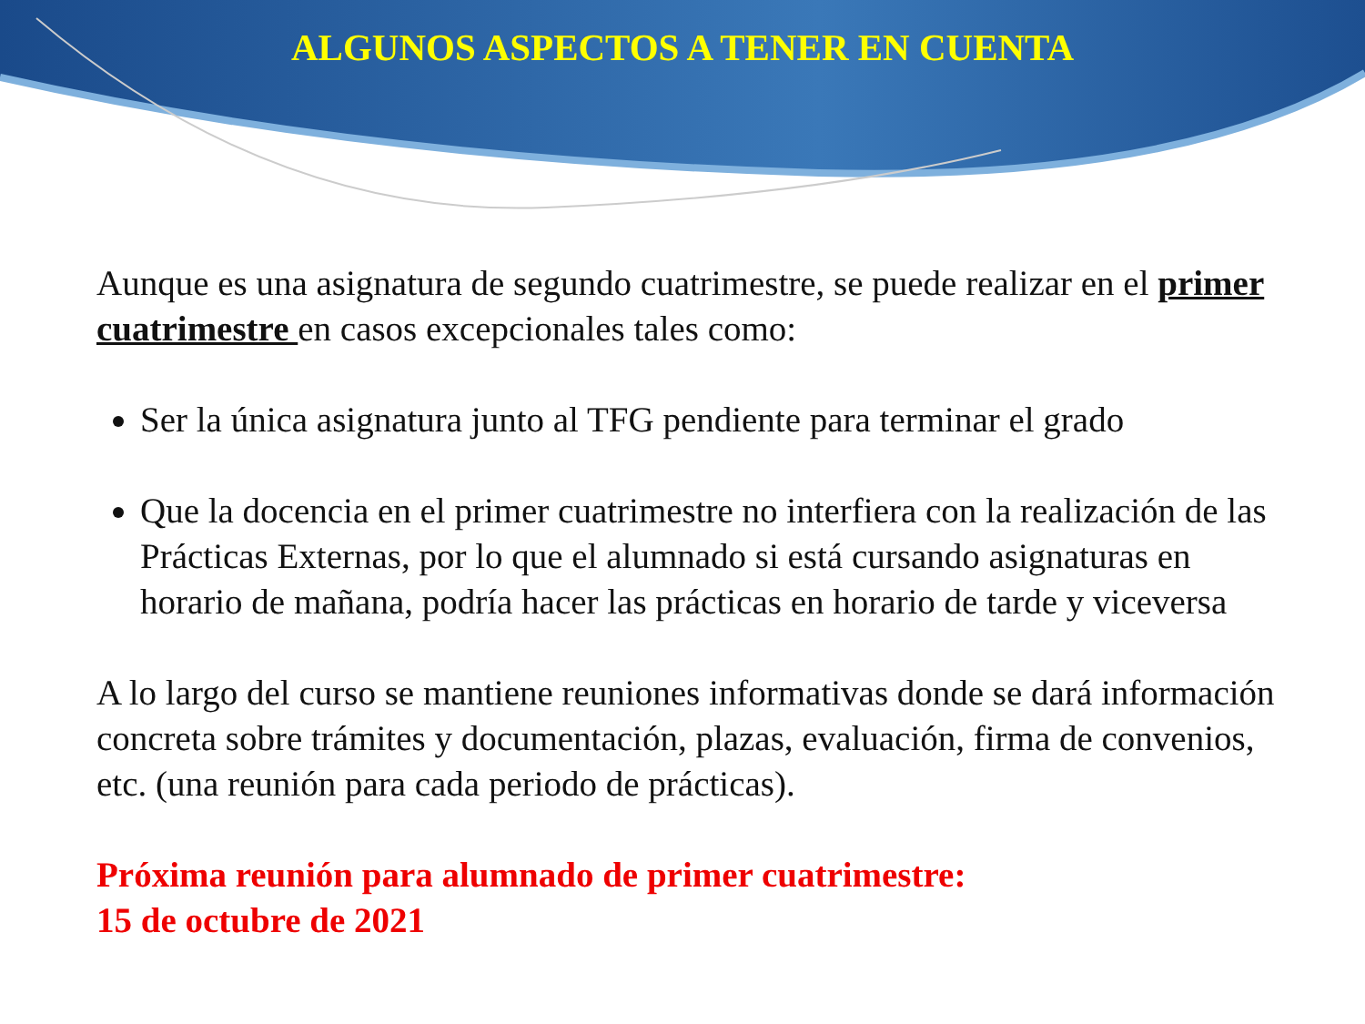ALGUNOS ASPECTOS A TENER EN CUENTA
Aunque es una asignatura de segundo cuatrimestre, se puede realizar en el primer cuatrimestre en casos excepcionales tales como:
Ser la única asignatura junto al TFG pendiente para terminar el grado
Que la docencia en el primer cuatrimestre no interfiera con la realización de las Prácticas Externas, por lo que el alumnado si está cursando asignaturas en horario de mañana, podría hacer las prácticas en horario de tarde y viceversa
A lo largo del curso se mantiene reuniones informativas donde se dará información concreta sobre trámites y documentación, plazas, evaluación, firma de convenios, etc. (una reunión para cada periodo de prácticas).
Próxima reunión para alumnado de primer cuatrimestre:
15 de octubre de 2021